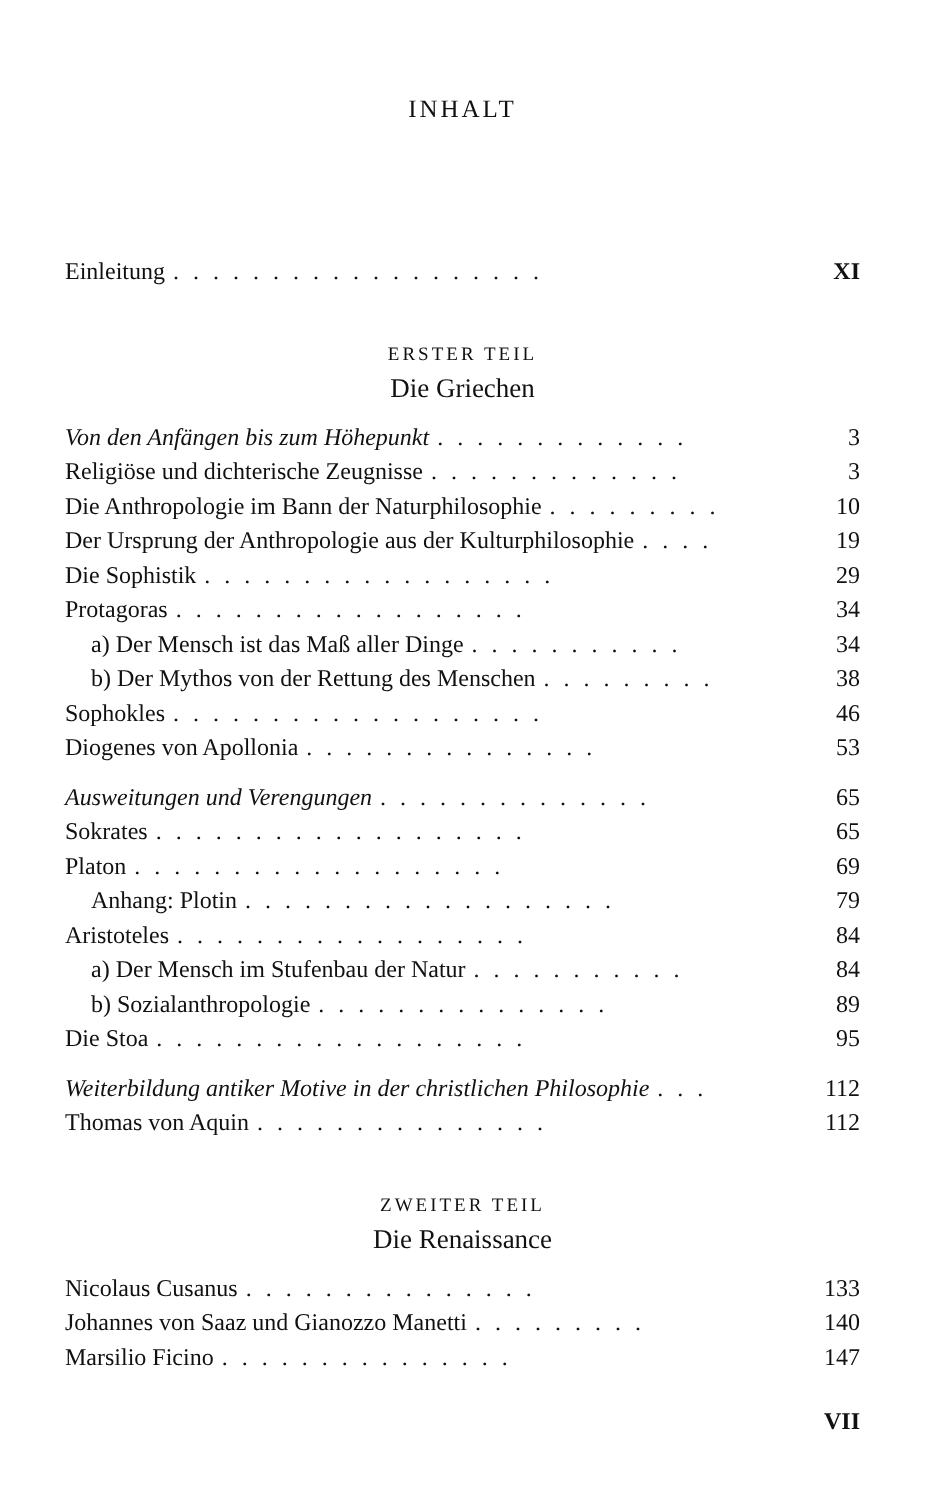INHALT
Einleitung................... XI
ERSTER TEIL
Die Griechen
Von den Anfängen bis zum Höhepunkt............. 3
Religiöse und dichterische Zeugnisse............. 3
Die Anthropologie im Bann der Naturphilosophie......... 10
Der Ursprung der Anthropologie aus der Kulturphilosophie.... 19
Die Sophistik.................. 29
Protagoras.................. 34
a) Der Mensch ist das Maß aller Dinge........... 34
b) Der Mythos von der Rettung des Menschen......... 38
Sophokles................... 46
Diogenes von Apollonia............... 53
Ausweitungen und Verengungen.............. 65
Sokrates................... 65
Platon................... 69
Anhang: Plotin................... 79
Aristoteles.................. 84
a) Der Mensch im Stufenbau der Natur........... 84
b) Sozialanthropologie............... 89
Die Stoa................... 95
Weiterbildung antiker Motive in der christlichen Philosophie... 112
Thomas von Aquin............... 112
ZWEITER TEIL
Die Renaissance
Nicolaus Cusanus............... 133
Johannes von Saaz und Gianozzo Manetti......... 140
Marsilio Ficino............... 147
VII